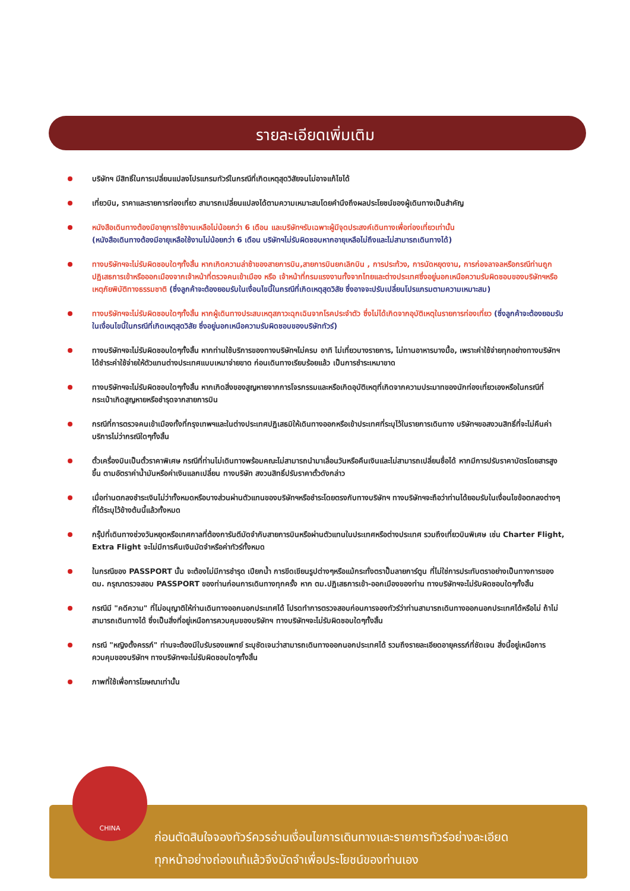รายละเอียดเพิ่มเติม
บริษัทฯ มีสิทธิ์ในการเปลี่ยนแปลงโปรแกรมทัวร์ในกรณีที่เกิดเหตุสุดวิสัยจนไม่อาจแก้ไขได้
เที่ยวบิน, ราคาและรายการท่องเที่ยว สามารถเปลี่ยนแปลงได้ตามความเหมาะสมโดยคำนึงถึงผลประโยชน์ของผู้เดินทางเป็นสำคัญ
หนังสือเดินทางต้องมีอายุการใช้งานเหลือไม่น้อยกว่า 6 เดือน และบริษัทฯรับเฉพาะผู้มีจุดประสงค์เดินทางเพื่อท่องเที่ยวเท่านั้น
(หนังสือเดินทางต้องมีอายุเหลือใช้งานไม่น้อยกว่า 6 เดือน บริษัทฯไม่รับผิดชอบหากอายุเหลือไม่ถึงและไม่สามารถเดินทางได้)
ทางบริษัทฯจะไม่รับผิดชอบใดๆทั้งสิ้น หากเกิดความล่าช้าของสายการบิน,สายการบินยกเลิกบิน , การประท้วง, การนัดหยุดงาน, การก่อจลาจลหรือกรณีท่านถูกปฏิเสธการเข้าหรือออกเมืองจากเจ้าหน้าที่ตรวจคนเข้าเมือง หรือ เจ้าหน้าที่กรมแรงงานทั้งจากไทยและต่างประเทศซึ่งอยู่นอกเหนือความรับผิดชอบของบริษัทฯหรือเหตุภัยพิบัติทางธรรมชาติ (ซึ่งลูกค้าจะต้องยอมรับในเงื่อนไขนี้ในกรณีที่เกิดเหตุสุดวิสัย ซึ่งอาจจะปรับเปลี่ยนโปรแกรมตามความเหมาะสม)
ทางบริษัทฯจะไม่รับผิดชอบใดๆทั้งสิ้น หากผู้เดินทางประสบเหตุสภาวะฉุกเฉินจากโรคประจำตัว ซึ่งไม่ได้เกิดจากอุบัติเหตุในรายการท่องเที่ยว (ซึ่งลูกค้าจะต้องยอมรับในเงื่อนไขนี้ในกรณีที่เกิดเหตุสุดวิสัย ซึ่งอยู่นอกเหนือความรับผิดชอบของบริษัททัวร์)
ทางบริษัทฯจะไม่รับผิดชอบใดๆทั้งสิ้น หากท่านใช้บริการของทางบริษัทฯไม่ครบ อาทิ ไม่เที่ยวบางรายการ, ไม่ทานอาหารบางมื้อ, เพราะค่าใช้จ่ายทุกอย่างทางบริษัทฯได้ชำระค่าใช้จ่ายให้ตัวแทนต่างประเทศแบบเหมาจ่ายขาด ก่อนเดินทางเรียบร้อยแล้ว เป็นการชำระเหมาขาด
ทางบริษัทฯจะไม่รับผิดชอบใดๆทั้งสิ้น หากเกิดสิ่งของสูญหายจากการโจรกรรมและหรือเกิดอุบัติเหตุที่เกิดจากความประมาทของนักท่องเที่ยวเองหรือในกรณีที่กระเป๋าเกิดสูญหายหรือชำรุดจากสายการบิน
กรณีที่การตรวจคนเข้าเมืองทั้งที่กรุงเทพฯและในต่างประเทศปฏิเสธมิให้เดินทางออกหรือเข้าประเทศที่ระบุไว้ในรายการเดินทาง บริษัทฯขอสงวนสิทธิ์ที่จะไม่คืนค่าบริการไม่ว่ากรณีใดๆทั้งสิ้น
ตั๋วเครื่องบินเป็นตั๋วราคาพิเศษ กรณีที่ท่านไม่เดินทางพร้อมคณะไม่สามารถนำมาเลื่อนวันหรือคืนเงินและไม่สามารถเปลี่ยนชื่อได้ หากมีการปรับราคาบัตรโดยสารสูงขึ้น ตามอัตราค่าน้ำมันหรือค่าเงินแลกเปลี่ยน ทางบริษัท สงวนสิทธิ์ปรับราคาตั๋วดังกล่าว
เมื่อท่านตกลงชำระเงินไม่ว่าทั้งหมดหรือบางส่วนผ่านตัวแทนของบริษัทฯหรือชำระโดยตรงกับทางบริษัทฯ ทางบริษัทฯจะถือว่าท่านได้ยอมรับในเงื่อนไขข้อตกลงต่างๆที่ได้ระบุไว้ข้างต้นนี้แล้วทั้งหมด
กรุ๊ปที่เดินทางช่วงวันหยุดหรือเทศกาลที่ต้องการันตีมัดจำกับสายการบินหรือผ่านตัวแทนในประเทศหรือต่างประเทศ รวมถึงเที่ยวบินพิเศษ เช่น Charter Flight, Extra Flight จะไม่มีการคืนเงินมัดจำหรือค่าทัวร์ทั้งหมด
ในกรณีของ PASSPORT นั้น จะต้องไม่มีการชำรุด เปียกน้ำ การขีดเขียนรูปต่างๆหรือแม้กระทั่งตราปั๊มลายการ์ตูน ที่ไม่ใช่การประทับตราอย่างเป็นทางการของตม. กรุณาตรวจสอบ PASSPORT ของท่านก่อนการเดินทางทุกครั้ง หาก ตม.ปฏิเสธการเข้า-ออกเมืองของท่าน ทางบริษัทฯจะไม่รับผิดชอบใดๆทั้งสิ้น
กรณีมี "คดีความ" ที่ไม่อนุญาติให้ท่านเดินทางออกนอกประเทศได้ โปรดทำการตรวจสอบก่อนการจองทัวร์ว่าท่านสามารถเดินทางออกนอกประเทศได้หรือไม่ ถ้าไม่สามารถเดินทางได้ ซึ่งเป็นสิ่งที่อยู่เหนือการควบคุมของบริษัทฯ ทางบริษัทฯจะไม่รับผิดชอบใดๆทั้งสิ้น
กรณี "หญิงตั้งครรภ์" ท่านจะต้องมีใบรับรองแพทย์ ระบุชัดเจนว่าสามารถเดินทางออกนอกประเทศได้ รวมถึงรายละเอียดอายุครรภ์ที่ชัดเจน สิ่งนี้อยู่เหนือการควบคุมของบริษัทฯ ทางบริษัทฯจะไม่รับผิดชอบใดๆทั้งสิ้น
ภาพที่ใช้เพื่อการโฆษณาเท่านั้น
CHINA
ก่อนตัดสินใจจองทัวร์ควรอ่านเงื่อนไขการเดินทางและรายการทัวร์อย่างละเอียด
ทุกหน้าอย่างถ่องแท้แล้วจึงมัดจำเพื่อประโยชน์ของท่านเอง